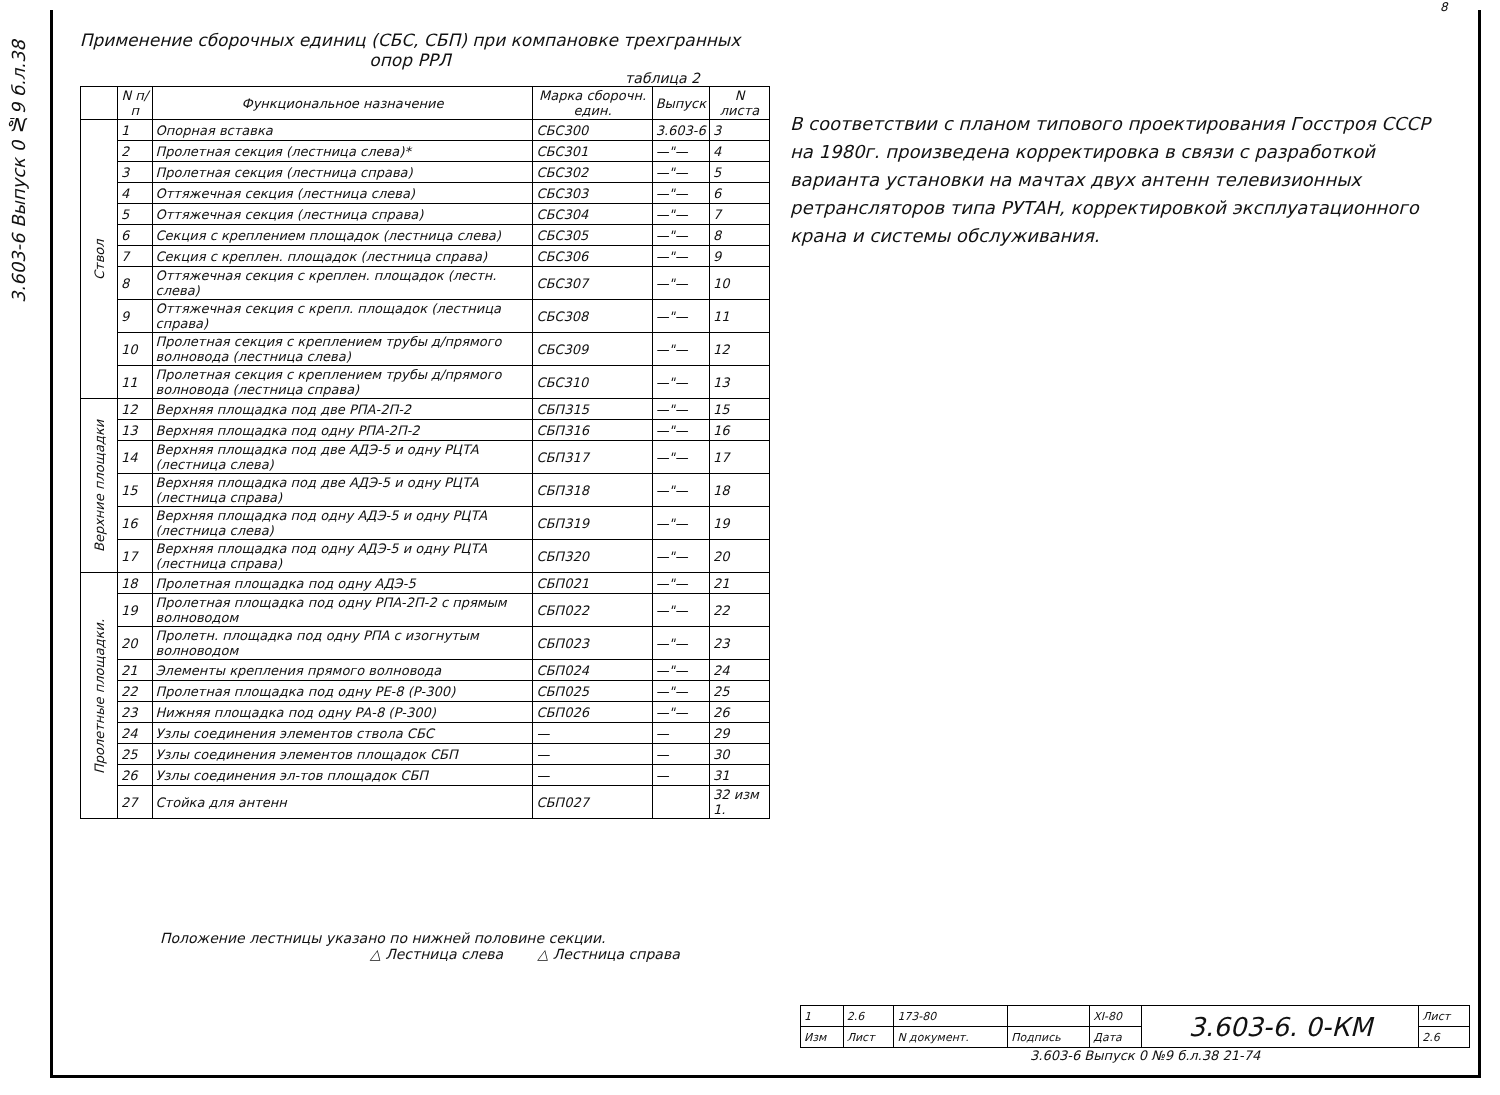3.603-6 Выпуск 0 №9 б.л.38
8
Применение сборочных единиц (СБС, СБП) при компановке трехгранных опор РРЛ
таблица 2
| | N п/п | Функциональное назначение | Марка сборочн. един. | Выпуск | N листа |
| --- | --- | --- | --- | --- | --- |
| Ствол | 1 | Опорная вставка | СБС300 | 3.603-6 | 3 |
| | 2 | Пролетная секция (лестница слева)* | СБС301 | —"— | 4 |
| | 3 | Пролетная секция (лестница справа) | СБС302 | —"— | 5 |
| | 4 | Оттяжечная секция (лестница слева) | СБС303 | —"— | 6 |
| | 5 | Оттяжечная секция (лестница справа) | СБС304 | —"— | 7 |
| | 6 | Секция с креплением площадок (лестница слева) | СБС305 | —"— | 8 |
| | 7 | Секция с креплен. площадок (лестница справа) | СБС306 | —"— | 9 |
| | 8 | Оттяжечная секция с креплен. площадок (лестн. слева) | СБС307 | —"— | 10 |
| | 9 | Оттяжечная секция с крепл. площадок (лестница справа) | СБС308 | —"— | 11 |
| | 10 | Пролетная секция с креплением трубы д/прямого волновода (лестница слева) | СБС309 | —"— | 12 |
| | 11 | Пролетная секция с креплением трубы д/прямого волновода (лестница справа) | СБС310 | —"— | 13 |
| Верхние площадки | 12 | Верхняя площадка под две РПА-2П-2 | СБП315 | —"— | 15 |
| | 13 | Верхняя площадка под одну РПА-2П-2 | СБП316 | —"— | 16 |
| | 14 | Верхняя площадка под две АДЭ-5 и одну РЦТА (лестница слева) | СБП317 | —"— | 17 |
| | 15 | Верхняя площадка под две АДЭ-5 и одну РЦТА (лестница справа) | СБП318 | —"— | 18 |
| | 16 | Верхняя площадка под одну АДЭ-5 и одну РЦТА (лестница слева) | СБП319 | —"— | 19 |
| | 17 | Верхняя площадка под одну АДЭ-5 и одну РЦТА (лестница справа) | СБП320 | —"— | 20 |
| Пролетные площадки. | 18 | Пролетная площадка под одну АДЭ-5 | СБП021 | —"— | 21 |
| | 19 | Пролетная площадка под одну РПА-2П-2 с прямым волноводом | СБП022 | —"— | 22 |
| | 20 | Пролетн. площадка под одну РПА с изогнутым волноводом | СБП023 | —"— | 23 |
| | 21 | Элементы крепления прямого волновода | СБП024 | —"— | 24 |
| | 22 | Пролетная площадка под одну РЕ-8 (Р-300) | СБП025 | —"— | 25 |
| | 23 | Нижняя площадка под одну РА-8 (Р-300) | СБП026 | —"— | 26 |
| | 24 | Узлы соединения элементов ствола СБС | — | — | 29 |
| | 25 | Узлы соединения элементов площадок СБП | — | — | 30 |
| | 26 | Узлы соединения эл-тов площадок СБП | — | — | 31 |
| | 27 | Стойка для антенн | СБП027 | | 32 изм 1. |
В соответствии с планом типового проектирования Госстроя СССР на 1980г. произведена корректировка в связи с разработкой варианта установки на мачтах двух антенн телевизионных ретрансляторов типа РУТАН, корректировкой эксплуатационного крана и системы обслуживания.
Положение лестницы указано по нижней половине секции.
△ Лестница слева △ Лестница справа
| 1 | 2.6 | 173-80 | | XI-80 | 3.603-6. 0-КМ | Лист |
| Изм | Лист | N документ. | Подпись | Дата | | 2.6 |
3.603-6 Выпуск 0 №9 б.л.38 21-74